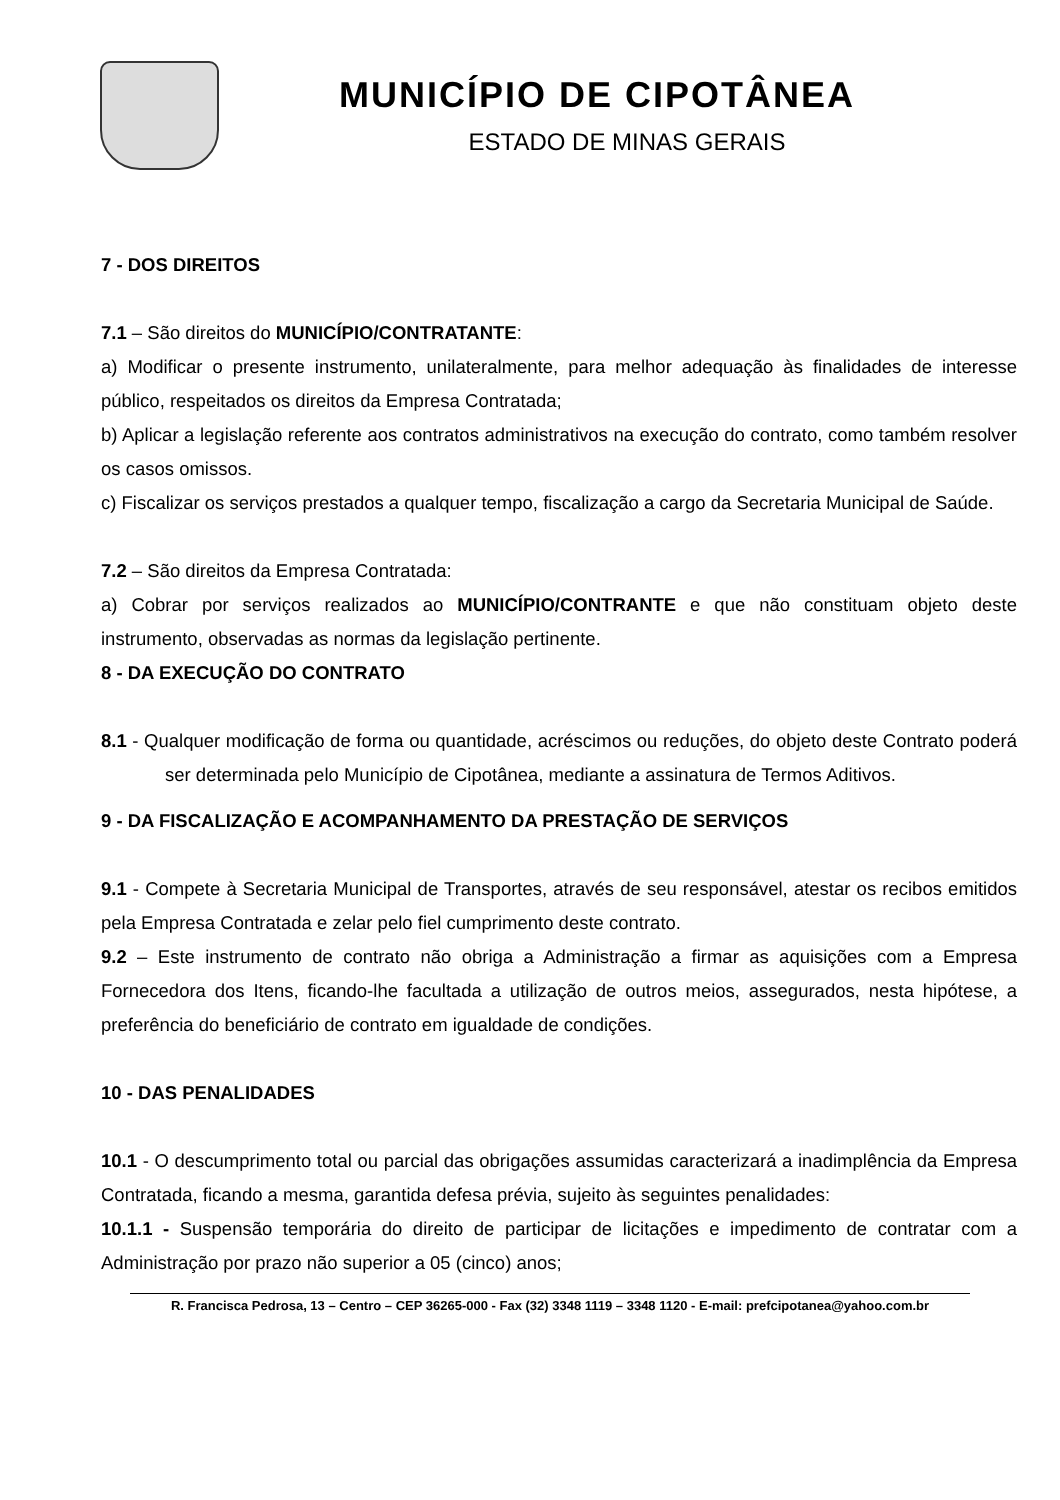MUNICÍPIO DE CIPOTÂNEA
ESTADO DE MINAS GERAIS
7 - DOS DIREITOS
7.1 – São direitos do MUNICÍPIO/CONTRATANTE:
a) Modificar o presente instrumento, unilateralmente, para melhor adequação às finalidades de interesse público, respeitados os direitos da Empresa Contratada;
b) Aplicar a legislação referente aos contratos administrativos na execução do contrato, como também resolver os casos omissos.
c) Fiscalizar os serviços prestados a qualquer tempo, fiscalização a cargo da Secretaria Municipal de Saúde.
7.2 – São direitos da Empresa Contratada:
a) Cobrar por serviços realizados ao MUNICÍPIO/CONTRANTE e que não constituam objeto deste instrumento, observadas as normas da legislação pertinente.
8 - DA EXECUÇÃO DO CONTRATO
8.1 - Qualquer modificação de forma ou quantidade, acréscimos ou reduções, do objeto deste Contrato poderá ser determinada pelo Município de Cipotânea, mediante a assinatura de Termos Aditivos.
9 - DA FISCALIZAÇÃO E ACOMPANHAMENTO DA PRESTAÇÃO DE SERVIÇOS
9.1 - Compete à Secretaria Municipal de Transportes, através de seu responsável, atestar os recibos emitidos pela Empresa Contratada e zelar pelo fiel cumprimento deste contrato.
9.2 – Este instrumento de contrato não obriga a Administração a firmar as aquisições com a Empresa Fornecedora dos Itens, ficando-lhe facultada a utilização de outros meios, assegurados, nesta hipótese, a preferência do beneficiário de contrato em igualdade de condições.
10 - DAS PENALIDADES
10.1 - O descumprimento total ou parcial das obrigações assumidas caracterizará a inadimplência da Empresa Contratada, ficando a mesma, garantida defesa prévia, sujeito às seguintes penalidades:
10.1.1 - Suspensão temporária do direito de participar de licitações e impedimento de contratar com a Administração por prazo não superior a 05 (cinco) anos;
R. Francisca Pedrosa, 13 – Centro – CEP 36265-000 - Fax (32) 3348 1119 – 3348 1120 - E-mail: prefcipotanea@yahoo.com.br